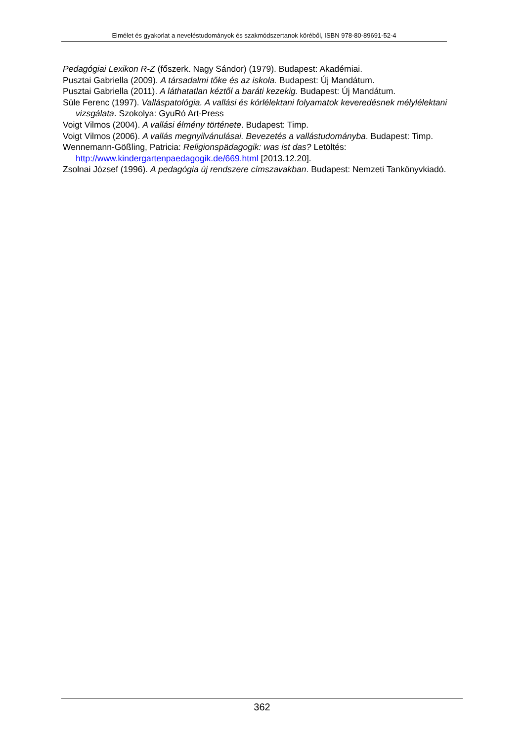Elmélet és gyakorlat a neveléstudományok és szakmódszertanok köréből, ISBN 978-80-89691-52-4
Pedagógiai Lexikon R-Z (főszerk. Nagy Sándor) (1979). Budapest: Akadémiai.
Pusztai Gabriella (2009). A társadalmi tőke és az iskola. Budapest: Új Mandátum.
Pusztai Gabriella (2011). A láthatatlan kéztől a baráti kezekig. Budapest: Új Mandátum.
Süle Ferenc (1997). Valláspatológia. A vallási és kórlélektani folyamatok keveredésnek mélylélektani vizsgálata. Szokolya: GyuRó Art-Press
Voigt Vilmos (2004). A vallási élmény története. Budapest: Timp.
Voigt Vilmos (2006). A vallás megnyilvánulásai. Bevezetés a vallástudományba. Budapest: Timp.
Wennemann-Gößling, Patricia: Religionspädagogik: was ist das? Letöltés: http://www.kindergartenpaedagogik.de/669.html [2013.12.20].
Zsolnai József (1996). A pedagógia új rendszere címszavakban. Budapest: Nemzeti Tankönyvkiadó.
362